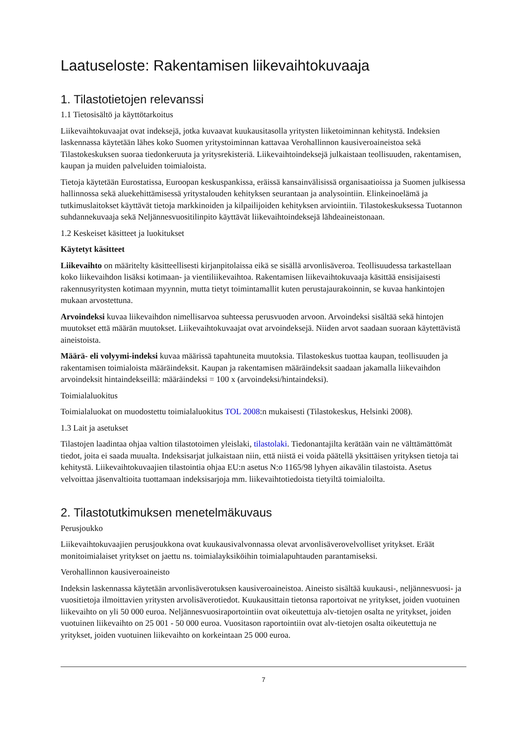Laatuseloste: Rakentamisen liikevaihtokuvaaja
1. Tilastotietojen relevanssi
1.1 Tietosisältö ja käyttötarkoitus
Liikevaihtokuvaajat ovat indeksejä, jotka kuvaavat kuukausitasolla yritysten liiketoiminnan kehitystä. Indeksien laskennassa käytetään lähes koko Suomen yritystoiminnan kattavaa Verohallinnon kausiveroaineistoa sekä Tilastokeskuksen suoraa tiedonkeruuta ja yritysrekisteriä. Liikevaihtoindeksejä julkaistaan teollisuuden, rakentamisen, kaupan ja muiden palveluiden toimialoista.
Tietoja käytetään Eurostatissa, Euroopan keskuspankissa, eräissä kansainvälisissä organisaatioissa ja Suomen julkisessa hallinnossa sekä aluekehittämisessä yritystalouden kehityksen seurantaan ja analysointiin. Elinkeinoelämä ja tutkimuslaitokset käyttävät tietoja markkinoiden ja kilpailijoiden kehityksen arviointiin. Tilastokeskuksessa Tuotannon suhdannekuvaaja sekä Neljännesvuositilinpito käyttävät liikevaihtoindeksejä lähdeaineistonaan.
1.2 Keskeiset käsitteet ja luokitukset
Käytetyt käsitteet
Liikevaihto on määritelty käsitteellisesti kirjanpitolaissa eikä se sisällä arvonlisäveroa. Teollisuudessa tarkastellaan koko liikevaihdon lisäksi kotimaan- ja vientiliikevaihtoa. Rakentamisen liikevaihtokuvaaja käsittää ensisijaisesti rakennusyritysten kotimaan myynnin, mutta tietyt toimintamallit kuten perustajaurakoinnin, se kuvaa hankintojen mukaan arvostettuna.
Arvoindeksi kuvaa liikevaihdon nimellisarvoa suhteessa perusvuoden arvoon. Arvoindeksi sisältää sekä hintojen muutokset että määrän muutokset. Liikevaihtokuvaajat ovat arvoindeksejä. Niiden arvot saadaan suoraan käytettävistä aineistoista.
Määrä- eli volyymi-indeksi kuvaa määrissä tapahtuneita muutoksia. Tilastokeskus tuottaa kaupan, teollisuuden ja rakentamisen toimialoista määräindeksit. Kaupan ja rakentamisen määräindeksit saadaan jakamalla liikevaihdon arvoindeksit hintaindekseillä: määräindeksi = 100 x (arvoindeksi/hintaindeksi).
Toimialaluokitus
Toimialaluokat on muodostettu toimialaluokitus TOL 2008:n mukaisesti (Tilastokeskus, Helsinki 2008).
1.3 Lait ja asetukset
Tilastojen laadintaa ohjaa valtion tilastotoimen yleislaki, tilastolaki. Tiedonantajilta kerätään vain ne välttämättömät tiedot, joita ei saada muualta. Indeksisarjat julkaistaan niin, että niistä ei voida päätellä yksittäisen yrityksen tietoja tai kehitystä. Liikevaihtokuvaajien tilastointia ohjaa EU:n asetus N:o 1165/98 lyhyen aikavälin tilastoista. Asetus velvoittaa jäsenvaltioita tuottamaan indeksisarjoja mm. liikevaihtotiedoista tietyiltä toimialoilta.
2. Tilastotutkimuksen menetelmäkuvaus
Perusjoukko
Liikevaihtokuvaajien perusjoukkona ovat kuukausivalvonnassa olevat arvonlisäverovelvolliset yritykset. Eräät monitoimialaiset yritykset on jaettu ns. toimialayksiköihin toimialapuhtauden parantamiseksi.
Verohallinnon kausiveroaineisto
Indeksin laskennassa käytetään arvonlisäverotuksen kausiveroaineistoa. Aineisto sisältää kuukausi-, neljännesvuosi- ja vuositietoja ilmoittavien yritysten arvolisäverotiedot. Kuukausittain tietonsa raportoivat ne yritykset, joiden vuotuinen liikevaihto on yli 50 000 euroa. Neljännesvuosiraportointiin ovat oikeutettuja alv-tietojen osalta ne yritykset, joiden vuotuinen liikevaihto on 25 001 - 50 000 euroa. Vuositason raportointiin ovat alv-tietojen osalta oikeutettuja ne yritykset, joiden vuotuinen liikevaihto on korkeintaan 25 000 euroa.
7